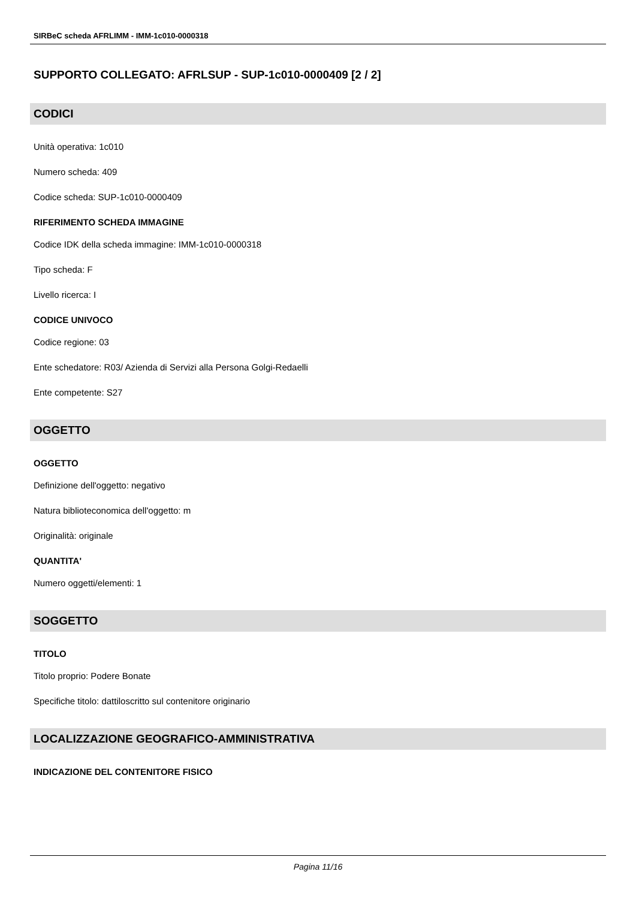SIRBeC scheda AFRLIMM - IMM-1c010-0000318
SUPPORTO COLLEGATO: AFRLSUP - SUP-1c010-0000409 [2 / 2]
CODICI
Unità operativa: 1c010
Numero scheda: 409
Codice scheda: SUP-1c010-0000409
RIFERIMENTO SCHEDA IMMAGINE
Codice IDK della scheda immagine: IMM-1c010-0000318
Tipo scheda: F
Livello ricerca: I
CODICE UNIVOCO
Codice regione: 03
Ente schedatore: R03/ Azienda di Servizi alla Persona Golgi-Redaelli
Ente competente: S27
OGGETTO
OGGETTO
Definizione dell'oggetto: negativo
Natura biblioteconomica dell'oggetto: m
Originalità: originale
QUANTITA'
Numero oggetti/elementi: 1
SOGGETTO
TITOLO
Titolo proprio: Podere Bonate
Specifiche titolo: dattiloscritto sul contenitore originario
LOCALIZZAZIONE GEOGRAFICO-AMMINISTRATIVA
INDICAZIONE DEL CONTENITORE FISICO
Pagina 11/16